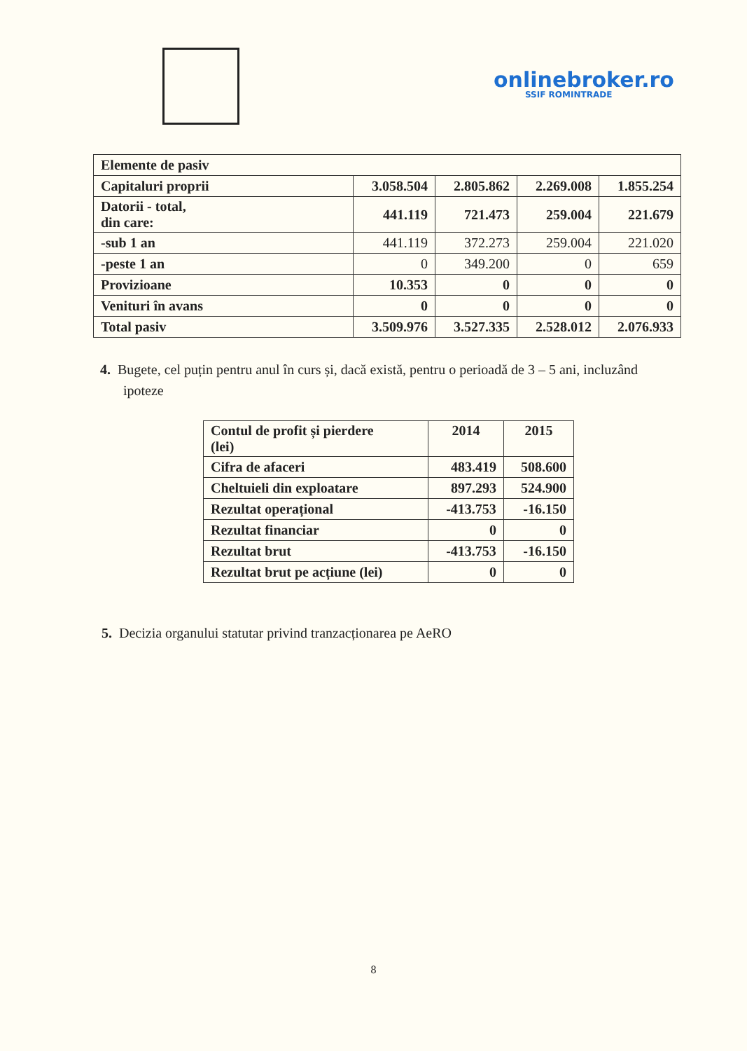onlinebroker.ro
SSIF ROMINTRADE
| Elemente de pasiv | | | | |
| Capitaluri proprii | 3.058.504 | 2.805.862 | 2.269.008 | 1.855.254 |
| Datorii - total, din care: | 441.119 | 721.473 | 259.004 | 221.679 |
| -sub 1 an | 441.119 | 372.273 | 259.004 | 221.020 |
| -peste 1 an | 0 | 349.200 | 0 | 659 |
| Provizioane | 10.353 | 0 | 0 | 0 |
| Venituri în avans | 0 | 0 | 0 | 0 |
| Total pasiv | 3.509.976 | 3.527.335 | 2.528.012 | 2.076.933 |
4. Bugete, cel puțin pentru anul în curs și, dacă există, pentru o perioadă de 3 – 5 ani, incluzând ipoteze
| Contul de profit și pierdere (lei) | 2014 | 2015 |
| Cifra de afaceri | 483.419 | 508.600 |
| Cheltuieli din exploatare | 897.293 | 524.900 |
| Rezultat operațional | -413.753 | -16.150 |
| Rezultat financiar | 0 | 0 |
| Rezultat brut | -413.753 | -16.150 |
| Rezultat brut pe acțiune (lei) | 0 | 0 |
5. Decizia organului statutar privind tranzacționarea pe AeRO
8